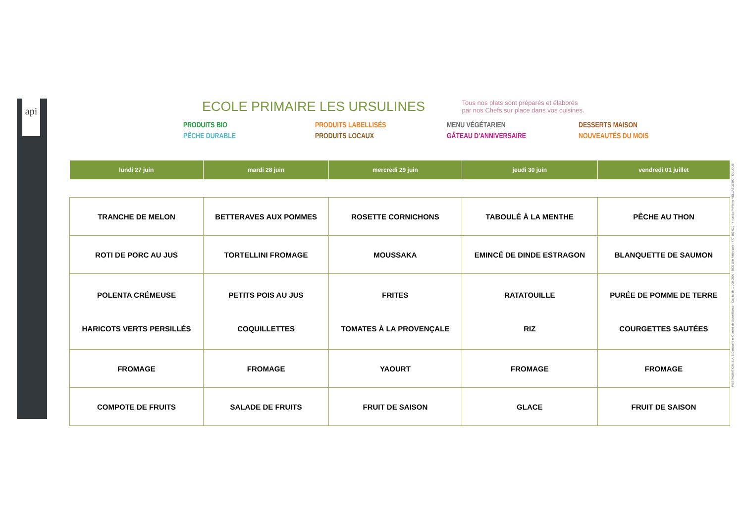api
ECOLE PRIMAIRE LES URSULINES
Tous nos plats sont préparés et élaborés
par nos Chefs sur place dans vos cuisines.
PRODUITS BIO PRODUITS LABELLISÉS MENU VÉGÉTARIEN DESSERTS MAISON PÊCHE DURABLE PRODUITS LOCAUX GÂTEAU D'ANNIVERSAIRE NOUVEAUTÉS DU MOIS
| lundi 27 juin | mardi 28 juin | mercredi 29 juin | jeudi 30 juin | vendredi 01 juillet |
| --- | --- | --- | --- | --- |
| TRANCHE DE MELON | BETTERAVES AUX POMMES | ROSETTE CORNICHONS | TABOULÉ À LA MENTHE | PÊCHE AU THON |
| ROTI DE PORC AU JUS | TORTELLINI FROMAGE | MOUSSAKA | EMINCÉ DE DINDE ESTRAGON | BLANQUETTE DE SAUMON |
| POLENTA CRÉMEUSE HARICOTS VERTS PERSILLÉS | PETITS POIS AU JUS COQUILLETTES | FRITES TOMATES À LA PROVENÇALE | RATATOUILLE RIZ | PURÉE DE POMME DE TERRE COURGETTES SAUTÉES |
| FROMAGE | FROMAGE | YAOURT | FROMAGE | FROMAGE |
| COMPOTE DE FRUITS | SALADE DE FRUITS | FRUIT DE SAISON | GLACE | FRUIT DE SAISON |
I RESTAURATION, S.A. à Directoire et Conseil de Surveillance - Capital de 1 000 000€ - RCS Lille Métropole : 477 181 010 - 4 rue du Pr Pierre VELLAS 31300 TOULOUS